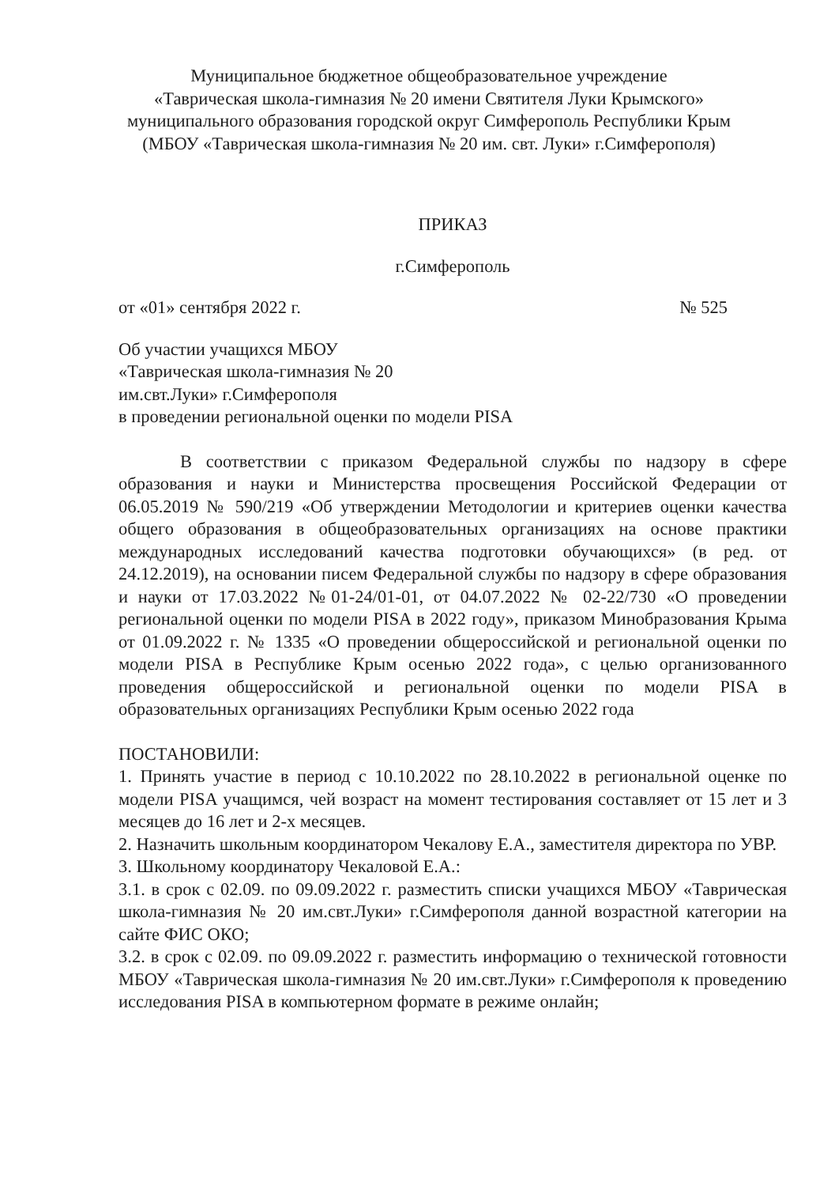Муниципальное бюджетное общеобразовательное учреждение
«Таврическая школа-гимназия № 20 имени Святителя Луки Крымского»
муниципального образования городской округ Симферополь Республики Крым
(МБОУ «Таврическая школа-гимназия № 20 им. свт. Луки» г.Симферополя)
ПРИКАЗ
г.Симферополь
от «01» сентября 2022 г. № 525
Об участии учащихся МБОУ
«Таврическая школа-гимназия № 20
им.свт.Луки» г.Симферополя
в проведении региональной оценки по модели PISA
В соответствии с приказом Федеральной службы по надзору в сфере образования и науки и Министерства просвещения Российской Федерации от 06.05.2019 № 590/219 «Об утверждении Методологии и критериев оценки качества общего образования в общеобразовательных организациях на основе практики международных исследований качества подготовки обучающихся» (в ред. от 24.12.2019), на основании писем Федеральной службы по надзору в сфере образования и науки от 17.03.2022 №01-24/01-01, от 04.07.2022 № 02-22/730 «О проведении региональной оценки по модели PISA в 2022 году», приказом Минобразования Крыма от 01.09.2022 г. № 1335 «О проведении общероссийской и региональной оценки по модели PISA в Республике Крым осенью 2022 года», с целью организованного проведения общероссийской и региональной оценки по модели PISA в образовательных организациях Республики Крым осенью 2022 года
ПОСТАНОВИЛИ:
1. Принять участие в период с 10.10.2022 по 28.10.2022 в региональной оценке по модели PISA учащимся, чей возраст на момент тестирования составляет от 15 лет и 3 месяцев до 16 лет и 2-х месяцев.
2. Назначить школьным координатором Чекалову Е.А., заместителя директора по УВР.
3. Школьному координатору Чекаловой Е.А.:
3.1. в срок с 02.09. по 09.09.2022 г. разместить списки учащихся МБОУ «Таврическая школа-гимназия № 20 им.свт.Луки» г.Симферополя данной возрастной категории на сайте ФИС ОКО;
3.2. в срок с 02.09. по 09.09.2022 г. разместить информацию о технической готовности МБОУ «Таврическая школа-гимназия № 20 им.свт.Луки» г.Симферополя к проведению исследования PISA в компьютерном формате в режиме онлайн;